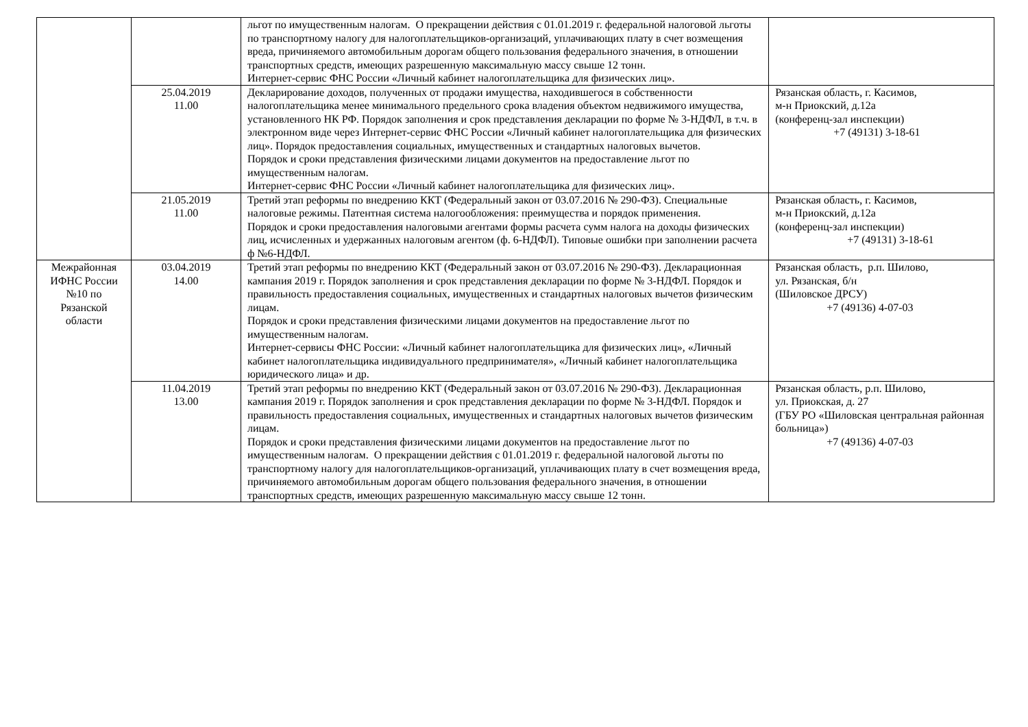| | | льгот по имущественным налогам. О прекращении действия с 01.01.2019 г. федеральной налоговой льготы по транспортному налогу для налогоплательщиков-организаций, уплачивающих плату в счет возмещения вреда, причиняемого автомобильным дорогам общего пользования федерального значения, в отношении транспортных средств, имеющих разрешенную максимальную массу свыше 12 тонн. Интернет-сервис ФНС России «Личный кабинет налогоплательщика для физических лиц». | |
| | 25.04.2019 11.00 | Декларирование доходов, полученных от продажи имущества, находившегося в собственности налогоплательщика менее минимального предельного срока владения объектом недвижимого имущества, установленного НК РФ. Порядок заполнения и срок представления декларации по форме № 3-НДФЛ, в т.ч. в электронном виде через Интернет-сервис ФНС России «Личный кабинет налогоплательщика для физических лиц». Порядок предоставления социальных, имущественных и стандартных налоговых вычетов. Порядок и сроки представления физическими лицами документов на предоставление льгот по имущественным налогам. Интернет-сервис ФНС России «Личный кабинет налогоплательщика для физических лиц». | Рязанская область, г. Касимов, м-н Приокский, д.12а (конференц-зал инспекции) +7 (49131) 3-18-61 |
| | 21.05.2019 11.00 | Третий этап реформы по внедрению ККТ (Федеральный закон от 03.07.2016 № 290-ФЗ). Специальные налоговые режимы. Патентная система налогообложения: преимущества и порядок применения. Порядок и сроки предоставления налоговыми агентами формы расчета сумм налога на доходы физических лиц, исчисленных и удержанных налоговым агентом (ф. 6-НДФЛ). Типовые ошибки при заполнении расчета ф №6-НДФЛ. | Рязанская область, г. Касимов, м-н Приокский, д.12а (конференц-зал инспекции) +7 (49131) 3-18-61 |
| Межрайонная ИФНС России №10 по Рязанской области | 03.04.2019 14.00 | Третий этап реформы по внедрению ККТ (Федеральный закон от 03.07.2016 № 290-ФЗ). Декларационная кампания 2019 г. Порядок заполнения и срок представления декларации по форме № 3-НДФЛ. Порядок и правильность предоставления социальных, имущественных и стандартных налоговых вычетов физическим лицам. Порядок и сроки представления физическими лицами документов на предоставление льгот по имущественным налогам. Интернет-сервисы ФНС России: «Личный кабинет налогоплательщика для физических лиц», «Личный кабинет налогоплательщика индивидуального предпринимателя», «Личный кабинет налогоплательщика юридического лица» и др. | Рязанская область, р.п. Шилово, ул. Рязанская, б/н (Шиловское ДРСУ) +7 (49136) 4-07-03 |
| | 11.04.2019 13.00 | Третий этап реформы по внедрению ККТ (Федеральный закон от 03.07.2016 № 290-ФЗ). Декларационная кампания 2019 г. Порядок заполнения и срок представления декларации по форме № 3-НДФЛ. Порядок и правильность предоставления социальных, имущественных и стандартных налоговых вычетов физическим лицам. Порядок и сроки представления физическими лицами документов на предоставление льгот по имущественным налогам. О прекращении действия с 01.01.2019 г. федеральной налоговой льготы по транспортному налогу для налогоплательщиков-организаций, уплачивающих плату в счет возмещения вреда, причиняемого автомобильным дорогам общего пользования федерального значения, в отношении транспортных средств, имеющих разрешенную максимальную массу свыше 12 тонн. | Рязанская область, р.п. Шилово, ул. Приокская, д. 27 (ГБУ РО «Шиловская центральная районная больница») +7 (49136) 4-07-03 |